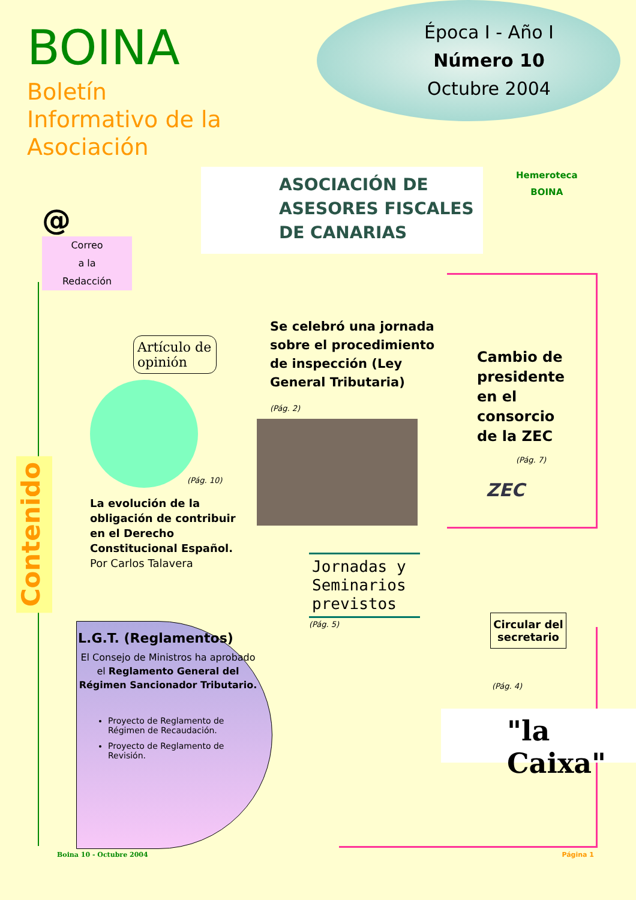BOINA
Boletín
Informativo de la
Asociación
Época I - Año I
Número 10
Octubre 2004
@
Correo
a la
Redacción
ASOCIACIÓN DE
ASESORES FISCALES
DE CANARIAS
Hemeroteca
BOINA
Artículo de opinión
(Pág. 10)
La evolución de la obligación de contribuir en el Derecho Constitucional Español. Por Carlos Talavera
Se celebró una jornada sobre el procedimiento de inspección (Ley General Tributaria)
(Pág. 2)
Cambio de presidente en el consorcio de la ZEC
(Pág. 7)
ZEC
L.G.T. (Reglamentos)
El Consejo de Ministros ha aprobado el Reglamento General del Régimen Sancionador Tributario.
Proyecto de Reglamento de Régimen de Recaudación.
Proyecto de Reglamento de Revisión.
Jornadas y Seminarios previstos
(Pág. 5)
Circular del secretario
(Pág. 4)
"la Caixa"
Contenido
Boina 10 - Octubre 2004 Página 1